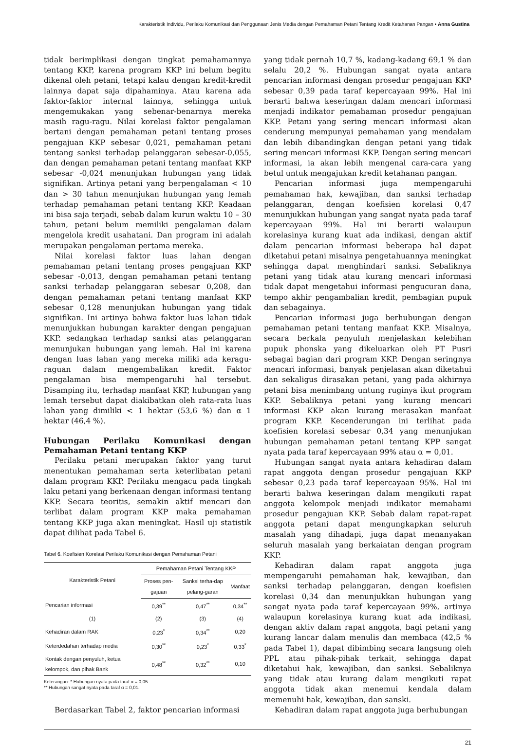Karakteristik Individu, Perilaku Komunikasi dan Penggunaan Jenis Media dengan Pemahaman Petani Tentang Kredit Ketahanan Pangan • Anna Gustina
tidak berimplikasi dengan tingkat pemahamannya tentang KKP, karena program KKP ini belum begitu dikenal oleh petani, tetapi kalau dengan kredit-kredit lainnya dapat saja dipahaminya. Atau karena ada faktor-faktor internal lainnya, sehingga untuk mengemukakan yang sebenar-benarnya mereka masih ragu-ragu. Nilai korelasi faktor pengalaman bertani dengan pemahaman petani tentang proses pengajuan KKP sebesar 0,021, pemahaman petani tentang sanksi terhadap pelanggaran sebesar-0,055, dan dengan pemahaman petani tentang manfaat KKP sebesar -0,024 menunjukan hubungan yang tidak signifikan. Artinya petani yang berpengalaman < 10 dan > 30 tahun menunjukan hubungan yang lemah terhadap pemahaman petani tentang KKP. Keadaan ini bisa saja terjadi, sebab dalam kurun waktu 10 – 30 tahun, petani belum memiliki pengalaman dalam mengelola kredit usahatani. Dan program ini adalah merupakan pengalaman pertama mereka.
Nilai korelasi faktor luas lahan dengan pemahaman petani tentang proses pengajuan KKP sebesar -0,013, dengan pemahaman petani tentang sanksi terhadap pelanggaran sebesar 0,208, dan dengan pemahaman petani tentang manfaat KKP sebesar 0,128 menunjukan hubungan yang tidak signifikan. Ini artinya bahwa faktor luas lahan tidak menunjukkan hubungan karakter dengan pengajuan KKP. sedangkan terhadap sanksi atas pelanggaran menunjukan hubungan yang lemah. Hal ini karena dengan luas lahan yang mereka miliki ada keragu-raguan dalam mengembalikan kredit. Faktor pengalaman bisa mempengaruhi hal tersebut. Disamping itu, terhadap manfaat KKP, hubungan yang lemah tersebut dapat diakibatkan oleh rata-rata luas lahan yang dimiliki < 1 hektar (53,6 %) dan α 1 hektar (46,4 %).
Hubungan Perilaku Komunikasi dengan Pemahaman Petani tentang KKP
Perilaku petani merupakan faktor yang turut menentukan pemahaman serta keterlibatan petani dalam program KKP. Perilaku mengacu pada tingkah laku petani yang berkenaan dengan informasi tentang KKP. Secara teoritis, semakin aktif mencari dan terlibat dalam program KKP maka pemahaman tentang KKP juga akan meningkat. Hasil uji statistik dapat dilihat pada Tabel 6.
Tabel 6. Koefisien Korelasi Perilaku Komunikasi dengan Pemahaman Petani
| Karakteristik Petani | Pemahaman Petani Tentang KKP | | |
| --- | --- | --- | --- |
| | Proses pen-gajuan | Sanksi terha-dap pelang-garan | Manfaat |
| Pencarian informasi | 0,39<sup>**</sup> | 0,47<sup>**</sup> | 0,34<sup>**</sup> |
| (1) | (2) | (3) | (4) |
| Kehadiran dalam RAK | 0,23<sup>*</sup> | 0,34<sup>**</sup> | 0,20 |
| Keterdedahan terhadap media | 0,30<sup>**</sup> | 0,23<sup>*</sup> | 0,33<sup>*</sup> |
| Kontak dengan penyuluh, ketua kelompok, dan pihak Bank | 0,48<sup>**</sup> | 0,32<sup>**</sup> | 0,10 |
Keterangan: * Hubungan nyata pada taraf α = 0,05
** Hubungan sangat nyata pada taraf α = 0,01.
Berdasarkan Tabel 2, faktor pencarian informasi
yang tidak pernah 10,7 %, kadang-kadang 69,1 % dan selalu 20,2 %. Hubungan sangat nyata antara pencarian informasi dengan prosedur pengajuan KKP sebesar 0,39 pada taraf kepercayaan 99%. Hal ini berarti bahwa keseringan dalam mencari informasi menjadi indikator pemahaman prosedur pengajuan KKP. Petani yang sering mencari informasi akan cenderung mempunyai pemahaman yang mendalam dan lebih dibandingkan dengan petani yang tidak sering mencari informasi KKP. Dengan sering mencari informasi, ia akan lebih mengenal cara-cara yang betul untuk mengajukan kredit ketahanan pangan.
Pencarian informasi juga mempengaruhi pemahaman hak, kewajiban, dan sanksi terhadap pelanggaran, dengan koefisien korelasi 0,47 menunjukkan hubungan yang sangat nyata pada taraf kepercayaan 99%. Hal ini berarti walaupun korelasinya kurang kuat ada indikasi, dengan aktif dalam pencarian informasi beberapa hal dapat diketahui petani misalnya pengetahuannya meningkat sehingga dapat menghindari sanksi. Sebaliknya petani yang tidak atau kurang mencari informasi tidak dapat mengetahui informasi pengucuran dana, tempo akhir pengambalian kredit, pembagian pupuk dan sebagainya.
Pencarian informasi juga berhubungan dengan pemahaman petani tentang manfaat KKP. Misalnya, secara berkala penyuluh menjelaskan kelebihan pupuk phonska yang dikeluarkan oleh PT Pusri sebagai bagian dari program KKP. Dengan seringnya mencari informasi, banyak penjelasan akan diketahui dan sekaligus dirasakan petani, yang pada akhirnya petani bisa menimbang untung ruginya ikut program KKP. Sebaliknya petani yang kurang mencari informasi KKP akan kurang merasakan manfaat program KKP. Kecenderungan ini terlihat pada koefisien korelasi sebesar 0,34 yang menunjukan hubungan pemahaman petani tentang KPP sangat nyata pada taraf kepercayaan 99% atau α = 0,01.
Hubungan sangat nyata antara kehadiran dalam rapat anggota dengan prosedur pengajuan KKP sebesar 0,23 pada taraf kepercayaan 95%. Hal ini berarti bahwa keseringan dalam mengikuti rapat anggota kelompok menjadi indikator memahami prosedur pengajuan KKP. Sebab dalam rapat-rapat anggota petani dapat mengungkapkan seluruh masalah yang dihadapi, juga dapat menanyakan seluruh masalah yang berkaiatan dengan program KKP.
Kehadiran dalam rapat anggota juga mempengaruhi pemahaman hak, kewajiban, dan sanksi terhadap pelanggaran, dengan koefisien korelasi 0,34 dan menunjukkan hubungan yang sangat nyata pada taraf kepercayaan 99%, artinya walaupun korelasinya kurang kuat ada indikasi, dengan aktiv dalam rapat anggota, bagi petani yang kurang lancar dalam menulis dan membaca (42,5 % pada Tabel 1), dapat dibimbing secara langsung oleh PPL atau pihak-pihak terkait, sehingga dapat diketahui hak, kewajiban, dan sanksi. Sebaliknya yang tidak atau kurang dalam mengikuti rapat anggota tidak akan menemui kendala dalam memenuhi hak, kewajiban, dan sanski.
Kehadiran dalam rapat anggota juga berhubungan
21